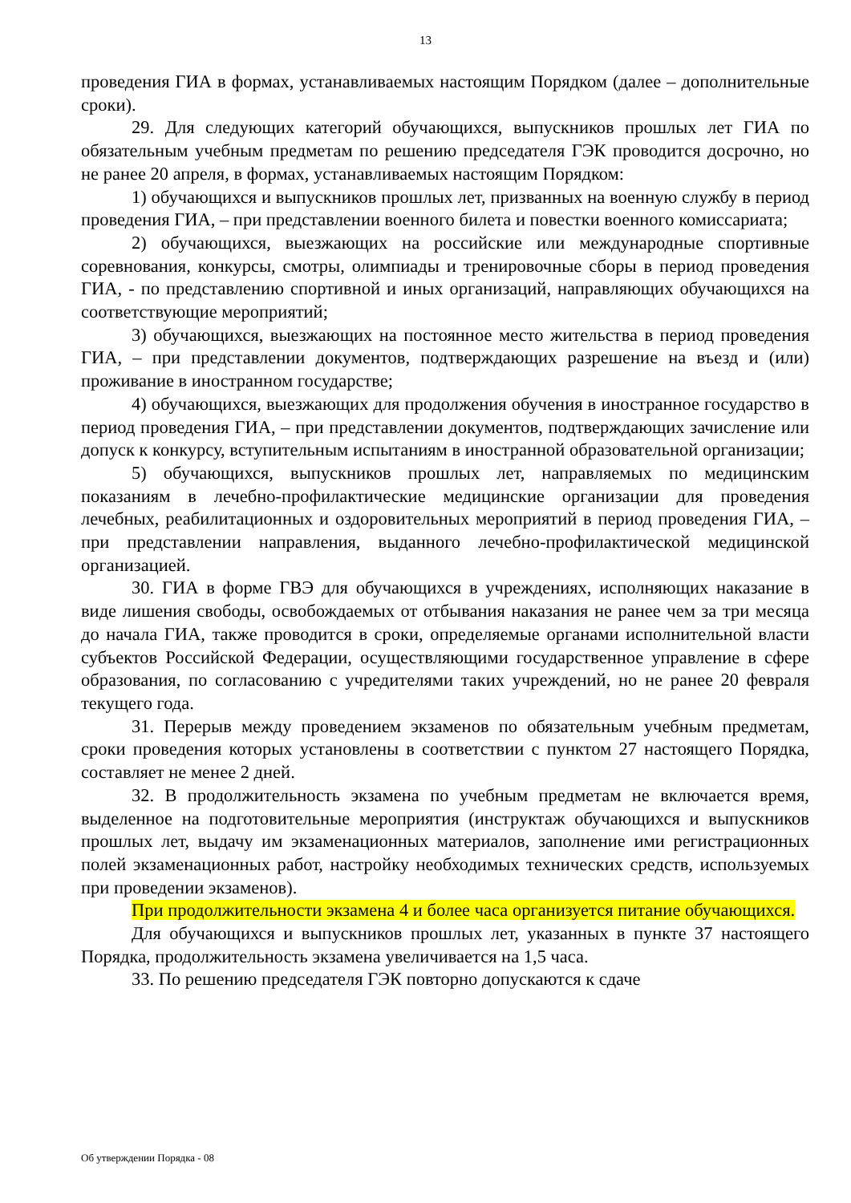13
проведения ГИА в формах, устанавливаемых настоящим Порядком (далее – дополнительные сроки).
29. Для следующих категорий обучающихся, выпускников прошлых лет ГИА по обязательным учебным предметам по решению председателя ГЭК проводится досрочно, но не ранее 20 апреля, в формах, устанавливаемых настоящим Порядком:
1) обучающихся и выпускников прошлых лет, призванных на военную службу в период проведения ГИА, – при представлении военного билета и повестки военного комиссариата;
2) обучающихся, выезжающих на российские или международные спортивные соревнования, конкурсы, смотры, олимпиады и тренировочные сборы в период проведения ГИА, - по представлению спортивной и иных организаций, направляющих обучающихся на соответствующие мероприятий;
3) обучающихся, выезжающих на постоянное место жительства в период проведения ГИА, – при представлении документов, подтверждающих разрешение на въезд и (или) проживание в иностранном государстве;
4) обучающихся, выезжающих для продолжения обучения в иностранное государство в период проведения ГИА, – при представлении документов, подтверждающих зачисление или допуск к конкурсу, вступительным испытаниям в иностранной образовательной организации;
5) обучающихся, выпускников прошлых лет, направляемых по медицинским показаниям в лечебно-профилактические медицинские организации для проведения лечебных, реабилитационных и оздоровительных мероприятий в период проведения ГИА, – при представлении направления, выданного лечебно-профилактической медицинской организацией.
30. ГИА в форме ГВЭ для обучающихся в учреждениях, исполняющих наказание в виде лишения свободы, освобождаемых от отбывания наказания не ранее чем за три месяца до начала ГИА, также проводится в сроки, определяемые органами исполнительной власти субъектов Российской Федерации, осуществляющими государственное управление в сфере образования, по согласованию с учредителями таких учреждений, но не ранее 20 февраля текущего года.
31. Перерыв между проведением экзаменов по обязательным учебным предметам, сроки проведения которых установлены в соответствии с пунктом 27 настоящего Порядка, составляет не менее 2 дней.
32. В продолжительность экзамена по учебным предметам не включается время, выделенное на подготовительные мероприятия (инструктаж обучающихся и выпускников прошлых лет, выдачу им экзаменационных материалов, заполнение ими регистрационных полей экзаменационных работ, настройку необходимых технических средств, используемых при проведении экзаменов).
При продолжительности экзамена 4 и более часа организуется питание обучающихся.
Для обучающихся и выпускников прошлых лет, указанных в пункте 37 настоящего Порядка, продолжительность экзамена увеличивается на 1,5 часа.
33. По решению председателя ГЭК повторно допускаются к сдаче
Об утверждении Порядка - 08